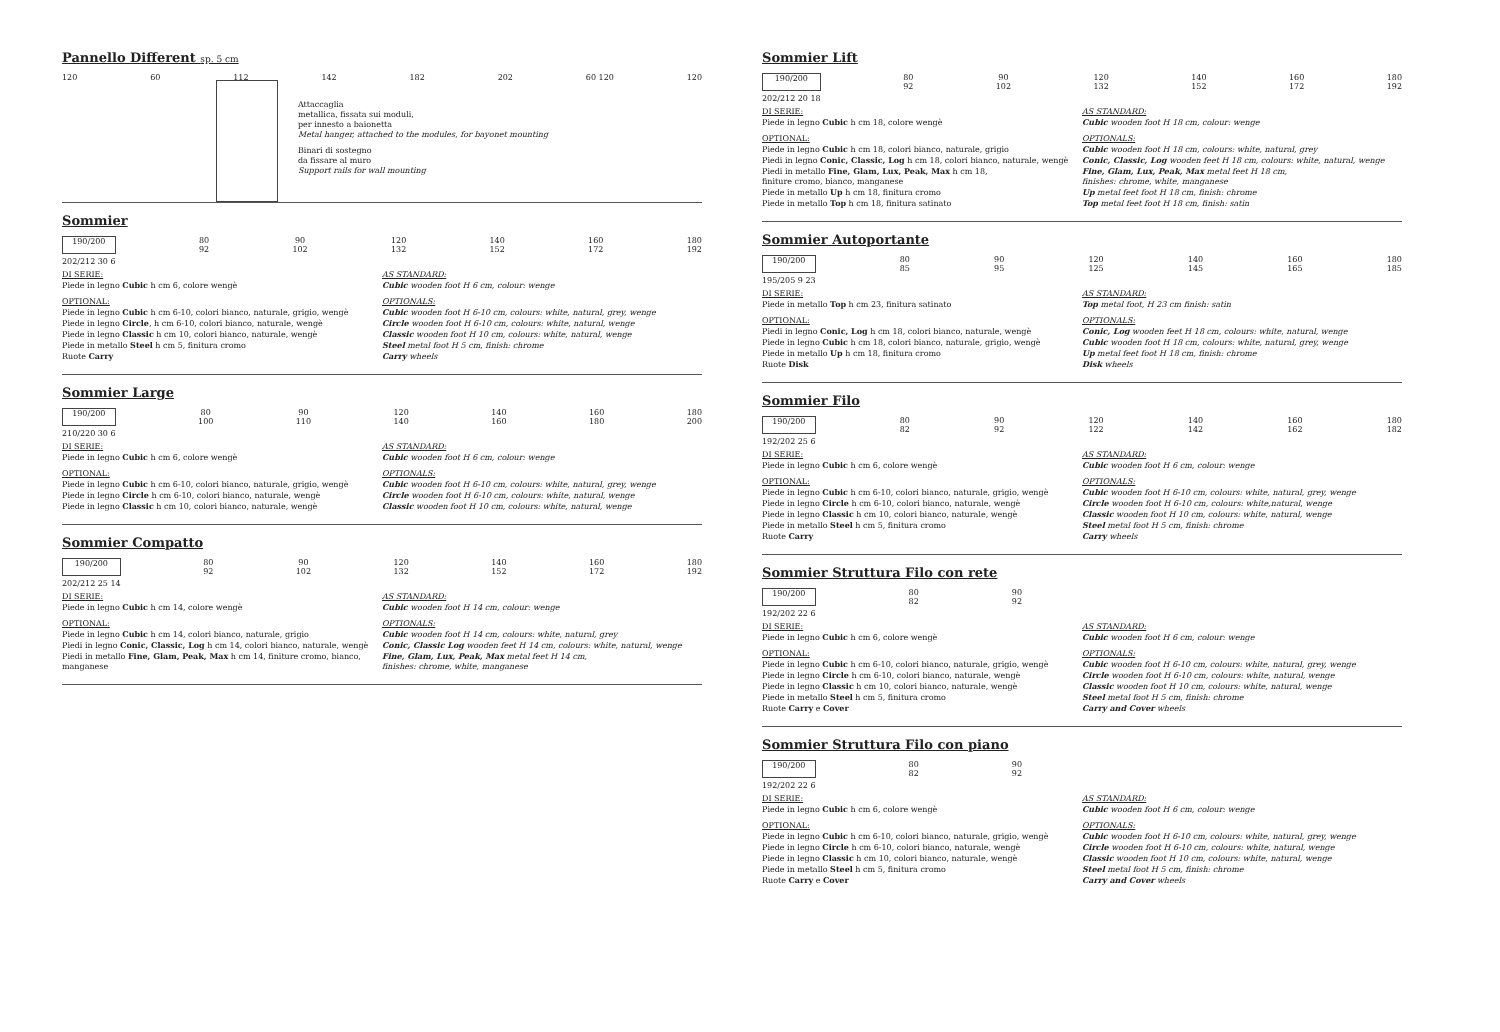Pannello Different sp. 5 cm
120 60 112 142 182 202 60 120 120
Attaccaglia
metallica, fissata sui moduli,
per innesto a baionetta
Metal hanger, attached to the modules, for bayonet mounting
Binari di sostegno
da fissare al muro
Support rails for wall mounting
Sommier
190/200
202/212 30 6
80
92
90
102
120
132
140
152
160
172
180
192
DI SERIE:
Piede in legno Cubic h cm 6, colore wengè
OPTIONAL:
Piede in legno Cubic h cm 6-10, colori bianco, naturale, grigio, wengè
Piede in legno Circle, h cm 6-10, colori bianco, naturale, wengè
Piede in legno Classic h cm 10, colori bianco, naturale, wengè
Piede in metallo Steel h cm 5, finitura cromo
Ruote Carry
AS STANDARD:
Cubic wooden foot H 6 cm, colour: wenge
OPTIONALS:
Cubic wooden foot H 6-10 cm, colours: white, natural, grey, wenge
Circle wooden foot H 6-10 cm, colours: white, natural, wenge
Classic wooden foot H 10 cm, colours: white, natural, wenge
Steel metal foot H 5 cm, finish: chrome
Carry wheels
Sommier Large
190/200
210/220 30 6
80
100
90
110
120
140
140
160
160
180
180
200
DI SERIE:
Piede in legno Cubic h cm 6, colore wengè
OPTIONAL:
Piede in legno Cubic h cm 6-10, colori bianco, naturale, grigio, wengè
Piede in legno Circle h cm 6-10, colori bianco, naturale, wengè
Piede in legno Classic h cm 10, colori bianco, naturale, wengè
AS STANDARD:
Cubic wooden foot H 6 cm, colour: wenge
OPTIONALS:
Cubic wooden foot H 6-10 cm, colours: white, natural, grey, wenge
Circle wooden foot H 6-10 cm, colours: white, natural, wenge
Classic wooden foot H 10 cm, colours: white, natural, wenge
Sommier Compatto
190/200
202/212 25 14
80
92
90
102
120
132
140
152
160
172
180
192
DI SERIE:
Piede in legno Cubic h cm 14, colore wengè
OPTIONAL:
Piede in legno Cubic h cm 14, colori bianco, naturale, grigio
Piedi in legno Conic, Classic, Log h cm 14, colori bianco, naturale, wengè
Piedi in metallo Fine, Glam, Peak, Max h cm 14, finiture cromo, bianco, manganese
AS STANDARD:
Cubic wooden foot H 14 cm, colour: wenge
OPTIONALS:
Cubic wooden foot H 14 cm, colours: white, natural, grey
Conic, Classic Log wooden feet H 14 cm, colours: white, natural, wenge
Fine, Glam, Lux, Peak, Max metal feet H 14 cm,
finishes: chrome, white, manganese
Sommier Lift
190/200
202/212 20 18
80
92
90
102
120
132
140
152
160
172
180
192
DI SERIE:
Piede in legno Cubic h cm 18, colore wengè
OPTIONAL:
Piede in legno Cubic h cm 18, colori bianco, naturale, grigio
Piedi in legno Conic, Classic, Log h cm 18, colori bianco, naturale, wengè
Piedi in metallo Fine, Glam, Lux, Peak, Max h cm 18,
finiture cromo, bianco, manganese
Piede in metallo Up h cm 18, finitura cromo
Piede in metallo Top h cm 18, finitura satinato
AS STANDARD:
Cubic wooden foot H 18 cm, colour: wenge
OPTIONALS:
Cubic wooden foot H 18 cm, colours: white, natural, grey
Conic, Classic, Log wooden feet H 18 cm, colours: white, natural, wenge
Fine, Glam, Lux, Peak, Max metal feet H 18 cm,
finishes: chrome, white, manganese
Up metal feet foot H 18 cm, finish: chrome
Top metal feet foot H 18 cm, finish: satin
Sommier Autoportante
190/200
195/205 9 23
80
85
90
95
120
125
140
145
160
165
180
185
DI SERIE:
Piede in metallo Top h cm 23, finitura satinato
OPTIONAL:
Piedi in legno Conic, Log h cm 18, colori bianco, naturale, wengè
Piede in legno Cubic h cm 18, colori bianco, naturale, grigio, wengè
Piede in metallo Up h cm 18, finitura cromo
Ruote Disk
AS STANDARD:
Top metal foot, H 23 cm finish: satin
OPTIONALS:
Conic, Log wooden feet H 18 cm, colours: white, natural, wenge
Cubic wooden foot H 18 cm, colours: white, natural, grey, wenge
Up metal feet foot H 18 cm, finish: chrome
Disk wheels
Sommier Filo
190/200
192/202 25 6
80
82
90
92
120
122
140
142
160
162
180
182
DI SERIE:
Piede in legno Cubic h cm 6, colore wengè
OPTIONAL:
Piede in legno Cubic h cm 6-10, colori bianco, naturale, grigio, wengè
Piede in legno Circle h cm 6-10, colori bianco, naturale, wengè
Piede in legno Classic h cm 10, colori bianco, naturale, wengè
Piede in metallo Steel h cm 5, finitura cromo
Ruote Carry
AS STANDARD:
Cubic wooden foot H 6 cm, colour: wenge
OPTIONALS:
Cubic wooden foot H 6-10 cm, colours: white, natural, grey, wenge
Circle wooden foot H 6-10 cm, colours: white,natural, wenge
Classic wooden foot H 10 cm, colours: white, natural, wenge
Steel metal foot H 5 cm, finish: chrome
Carry wheels
Sommier Struttura Filo con rete
190/200
192/202 22 6
80
82
90
92
DI SERIE:
Piede in legno Cubic h cm 6, colore wengè
OPTIONAL:
Piede in legno Cubic h cm 6-10, colori bianco, naturale, grigio, wengè
Piede in legno Circle h cm 6-10, colori bianco, naturale, wengè
Piede in legno Classic h cm 10, colori bianco, naturale, wengè
Piede in metallo Steel h cm 5, finitura cromo
Ruote Carry e Cover
AS STANDARD:
Cubic wooden foot H 6 cm, colour: wenge
OPTIONALS:
Cubic wooden foot H 6-10 cm, colours: white, natural, grey, wenge
Circle wooden foot H 6-10 cm, colours: white, natural, wenge
Classic wooden foot H 10 cm, colours: white, natural, wenge
Steel metal foot H 5 cm, finish: chrome
Carry and Cover wheels
Sommier Struttura Filo con piano
190/200
192/202 22 6
80
82
90
92
DI SERIE:
Piede in legno Cubic h cm 6, colore wengè
OPTIONAL:
Piede in legno Cubic h cm 6-10, colori bianco, naturale, grigio, wengè
Piede in legno Circle h cm 6-10, colori bianco, naturale, wengè
Piede in legno Classic h cm 10, colori bianco, naturale, wengè
Piede in metallo Steel h cm 5, finitura cromo
Ruote Carry e Cover
AS STANDARD:
Cubic wooden foot H 6 cm, colour: wenge
OPTIONALS:
Cubic wooden foot H 6-10 cm, colours: white, natural, grey, wenge
Circle wooden foot H 6-10 cm, colours: white, natural, wenge
Classic wooden foot H 10 cm, colours: white, natural, wenge
Steel metal foot H 5 cm, finish: chrome
Carry and Cover wheels